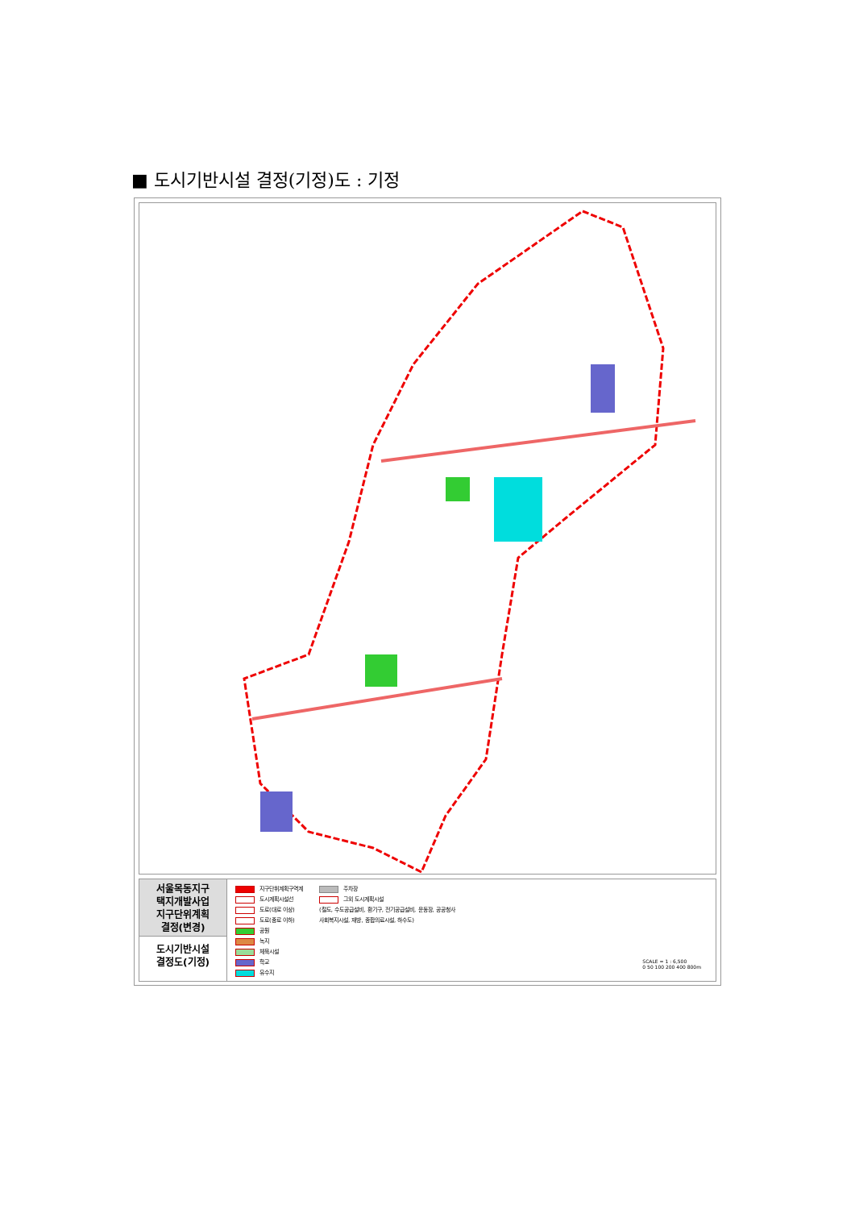■ 도시기반시설 결정(기정)도 : 기정
서울목동지구
택지개발사업
지구단위계획
결정(변경)
도시기반시설
결정도(기정)
지구단위계획구역계
도시계획시설선
도로(대로 이상)
도로(중로 이하)
공원
녹지
체육시설
학교
유수지
주차장
그외 도시계획시설
(철도, 수도공급설비, 환기구, 전기공급설비, 운동장, 공공청사
사회복지시설, 재방, 종합의료시설, 하수도)
SCALE = 1 : 6,500
0 50 100 200 400 800m